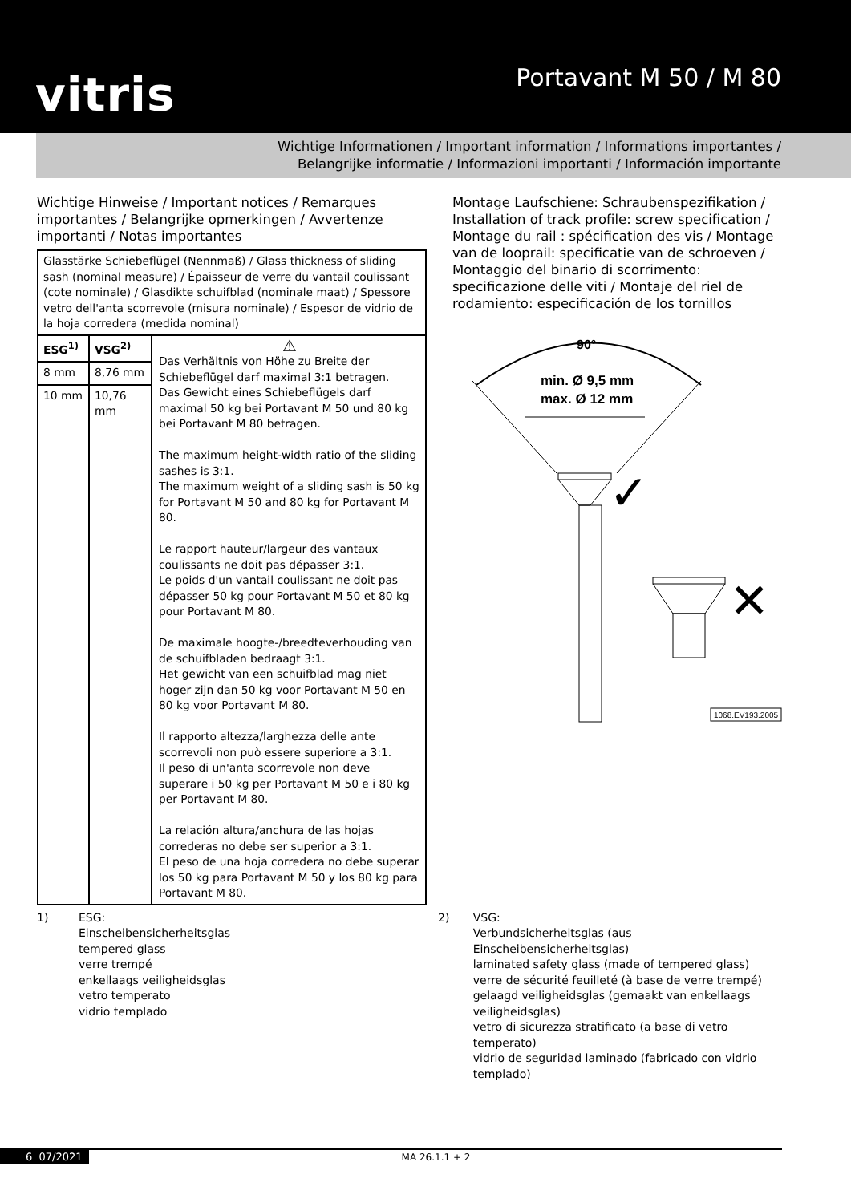vitris
Portavant M 50 / M 80
Wichtige Informationen / Important information / Informations importantes /
Belangrijke informatie / Informazioni importanti / Información importante
Wichtige Hinweise / Important notices / Remarques importantes / Belangrijke opmerkingen / Avvertenze importanti / Notas importantes
| Glasstärke Schiebeflügel (Nennmaß) / Glass thickness of sliding sash (nominal measure) / Épaisseur de verre du vantail coulissant (cote nominale) / Glasdikte schuifblad (nominale maat) / Spessore vetro dell'anta scorrevole (misura nominale) / Espesor de vidrio de la hoja corredera (medida nominal) | | |
| --- | --- | --- |
| ESG<sup>1)</sup> | VSG<sup>2)</sup> | ⚠ Das Verhältnis von Höhe zu Breite der Schiebeflügel darf maximal 3:1 betragen. Das Gewicht eines Schiebeflügels darf maximal 50 kg bei Portavant M 50 und 80 kg bei Portavant M 80 betragen. The maximum height-width ratio of the sliding sashes is 3:1. The maximum weight of a sliding sash is 50 kg for Portavant M 50 and 80 kg for Portavant M 80. Le rapport hauteur/largeur des vantaux coulissants ne doit pas dépasser 3:1. Le poids d'un vantail coulissant ne doit pas dépasser 50 kg pour Portavant M 50 et 80 kg pour Portavant M 80. De maximale hoogte-/breedteverhouding van de schuifbladen bedraagt 3:1. Het gewicht van een schuifblad mag niet hoger zijn dan 50 kg voor Portavant M 50 en 80 kg voor Portavant M 80. Il rapporto altezza/larghezza delle ante scorrevoli non può essere superiore a 3:1. Il peso di un'anta scorrevole non deve superare i 50 kg per Portavant M 50 e i 80 kg per Portavant M 80. La relación altura/anchura de las hojas correderas no debe ser superior a 3:1. El peso de una hoja corredera no debe superar los 50 kg para Portavant M 50 y los 80 kg para Portavant M 80. |
| 8 mm | 8,76 mm | |
| 10 mm | 10,76 mm | |
Montage Laufschiene: Schraubenspezifikation / Installation of track profile: screw specification / Montage du rail : spécification des vis / Montage van de looprail: specificatie van de schroeven / Montaggio del binario di scorrimento: specificazione delle viti / Montaje del riel de rodamiento: especificación de los tornillos
90°
min. Ø 9,5 mm
max. Ø 12 mm
✓
✕
1068.EV193.2005
1) ESG:
Einscheibensicherheitsglas
tempered glass
verre trempé
enkellaags veiligheidsglas
vetro temperato
vidrio templado
2) VSG:
Verbundsicherheitsglas (aus Einscheibensicherheitsglas)
laminated safety glass (made of tempered glass)
verre de sécurité feuilleté (à base de verre trempé)
gelaagd veiligheidsglas (gemaakt van enkellaags veiligheidsglas)
vetro di sicurezza stratificato (a base di vetro temperato)
vidrio de seguridad laminado (fabricado con vidrio templado)
6 07/2021 MA 26.1.1 + 2